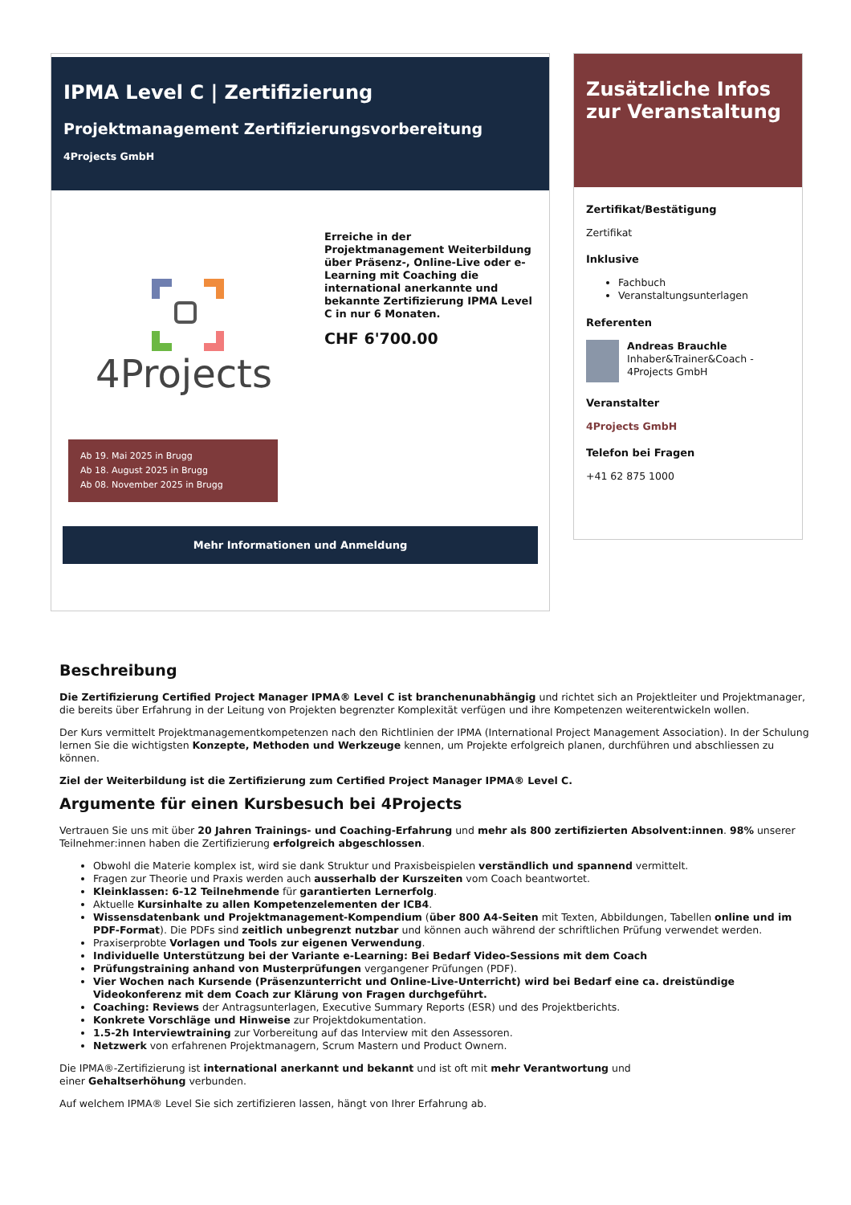IPMA Level C | Zertifizierung
Projektmanagement Zertifizierungsvorbereitung
4Projects GmbH
4Projects
Erreiche in der Projektmanagement Weiterbildung über Präsenz-, Online-Live oder e-Learning mit Coaching die international anerkannte und bekannte Zertifizierung IPMA Level C in nur 6 Monaten.
CHF 6'700.00
Ab 19. Mai 2025 in Brugg
Ab 18. August 2025 in Brugg
Ab 08. November 2025 in Brugg
Mehr Informationen und Anmeldung
Zusätzliche Infos zur Veranstaltung
Zertifikat/Bestätigung
Zertifikat
Inklusive
Fachbuch
Veranstaltungsunterlagen
Referenten
Andreas Brauchle
Inhaber&Trainer&Coach - 4Projects GmbH
Veranstalter
4Projects GmbH
Telefon bei Fragen
+41 62 875 1000
Beschreibung
Die Zertifizierung Certified Project Manager IPMA® Level C ist branchenunabhängig und richtet sich an Projektleiter und Projektmanager, die bereits über Erfahrung in der Leitung von Projekten begrenzter Komplexität verfügen und ihre Kompetenzen weiterentwickeln wollen.
Der Kurs vermittelt Projektmanagementkompetenzen nach den Richtlinien der IPMA (International Project Management Association). In der Schulung lernen Sie die wichtigsten Konzepte, Methoden und Werkzeuge kennen, um Projekte erfolgreich planen, durchführen und abschliessen zu können.
Ziel der Weiterbildung ist die Zertifizierung zum Certified Project Manager IPMA® Level C.
Argumente für einen Kursbesuch bei 4Projects
Vertrauen Sie uns mit über 20 Jahren Trainings- und Coaching-Erfahrung und mehr als 800 zertifizierten Absolvent:innen. 98% unserer Teilnehmer:innen haben die Zertifizierung erfolgreich abgeschlossen.
Obwohl die Materie komplex ist, wird sie dank Struktur und Praxisbeispielen verständlich und spannend vermittelt.
Fragen zur Theorie und Praxis werden auch ausserhalb der Kurszeiten vom Coach beantwortet.
Kleinklassen: 6-12 Teilnehmende für garantierten Lernerfolg.
Aktuelle Kursinhalte zu allen Kompetenzelementen der ICB4.
Wissensdatenbank und Projektmanagement-Kompendium (über 800 A4-Seiten mit Texten, Abbildungen, Tabellen online und im PDF-Format). Die PDFs sind zeitlich unbegrenzt nutzbar und können auch während der schriftlichen Prüfung verwendet werden.
Praxiserprobte Vorlagen und Tools zur eigenen Verwendung.
Individuelle Unterstützung bei der Variante e-Learning: Bei Bedarf Video-Sessions mit dem Coach
Prüfungstraining anhand von Musterprüfungen vergangener Prüfungen (PDF).
Vier Wochen nach Kursende (Präsenzunterricht und Online-Live-Unterricht) wird bei Bedarf eine ca. dreistündige Videokonferenz mit dem Coach zur Klärung von Fragen durchgeführt.
Coaching: Reviews der Antragsunterlagen, Executive Summary Reports (ESR) und des Projektberichts.
Konkrete Vorschläge und Hinweise zur Projektdokumentation.
1.5-2h Interviewtraining zur Vorbereitung auf das Interview mit den Assessoren.
Netzwerk von erfahrenen Projektmanagern, Scrum Mastern und Product Ownern.
Die IPMA®-Zertifizierung ist international anerkannt und bekannt und ist oft mit mehr Verantwortung und
einer Gehaltserhöhung verbunden.
Auf welchem IPMA® Level Sie sich zertifizieren lassen, hängt von Ihrer Erfahrung ab.